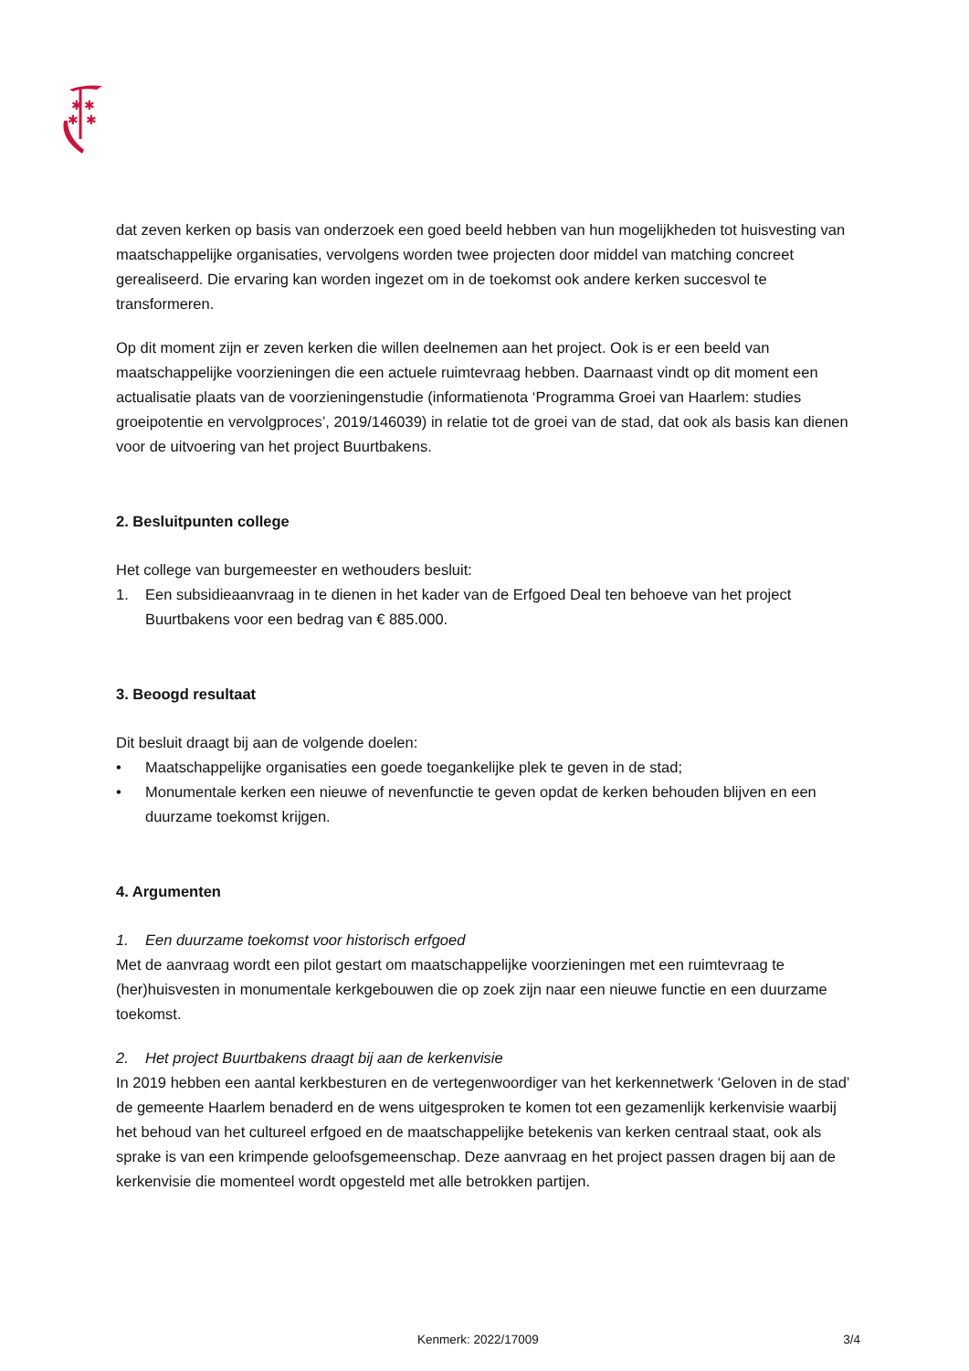✱
✱
✱
✱
dat zeven kerken op basis van onderzoek een goed beeld hebben van hun mogelijkheden tot huisvesting van maatschappelijke organisaties, vervolgens worden twee projecten door middel van matching concreet gerealiseerd. Die ervaring kan worden ingezet om in de toekomst ook andere kerken succesvol te transformeren.
Op dit moment zijn er zeven kerken die willen deelnemen aan het project. Ook is er een beeld van maatschappelijke voorzieningen die een actuele ruimtevraag hebben. Daarnaast vindt op dit moment een actualisatie plaats van de voorzieningenstudie (informatienota ‘Programma Groei van Haarlem: studies groeipotentie en vervolgproces’, 2019/146039) in relatie tot de groei van de stad, dat ook als basis kan dienen voor de uitvoering van het project Buurtbakens.
2. Besluitpunten college
Het college van burgemeester en wethouders besluit:
1. Een subsidieaanvraag in te dienen in het kader van de Erfgoed Deal ten behoeve van het project Buurtbakens voor een bedrag van € 885.000.
3. Beoogd resultaat
Dit besluit draagt bij aan de volgende doelen:
• Maatschappelijke organisaties een goede toegankelijke plek te geven in de stad;
• Monumentale kerken een nieuwe of nevenfunctie te geven opdat de kerken behouden blijven en een duurzame toekomst krijgen.
4. Argumenten
1. Een duurzame toekomst voor historisch erfgoed
Met de aanvraag wordt een pilot gestart om maatschappelijke voorzieningen met een ruimtevraag te (her)huisvesten in monumentale kerkgebouwen die op zoek zijn naar een nieuwe functie en een duurzame toekomst.
2. Het project Buurtbakens draagt bij aan de kerkenvisie
In 2019 hebben een aantal kerkbesturen en de vertegenwoordiger van het kerkennetwerk ‘Geloven in de stad’ de gemeente Haarlem benaderd en de wens uitgesproken te komen tot een gezamenlijk kerkenvisie waarbij het behoud van het cultureel erfgoed en de maatschappelijke betekenis van kerken centraal staat, ook als sprake is van een krimpende geloofsgemeenschap. Deze aanvraag en het project passen dragen bij aan de kerkenvisie die momenteel wordt opgesteld met alle betrokken partijen.
Kenmerk: 2022/17009 3/4